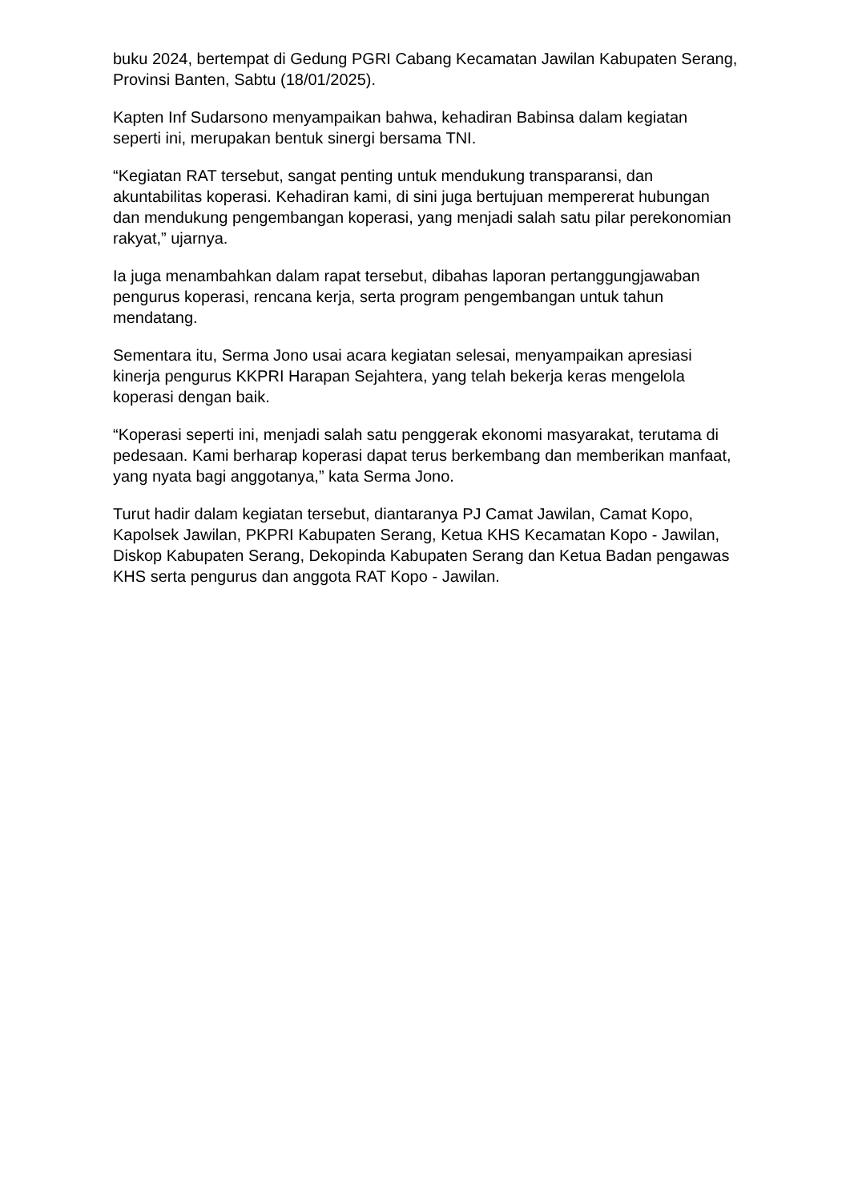buku 2024, bertempat di Gedung PGRI Cabang Kecamatan Jawilan Kabupaten Serang, Provinsi Banten, Sabtu (18/01/2025).
Kapten Inf Sudarsono menyampaikan bahwa, kehadiran Babinsa dalam kegiatan seperti ini, merupakan bentuk sinergi bersama TNI.
“Kegiatan RAT tersebut, sangat penting untuk mendukung transparansi, dan akuntabilitas koperasi. Kehadiran kami, di sini juga bertujuan mempererat hubungan dan mendukung pengembangan koperasi, yang menjadi salah satu pilar perekonomian rakyat,” ujarnya.
Ia juga menambahkan dalam rapat tersebut, dibahas laporan pertanggungjawaban pengurus koperasi, rencana kerja, serta program pengembangan untuk tahun mendatang.
Sementara itu, Serma Jono usai acara kegiatan selesai, menyampaikan apresiasi kinerja pengurus KKPRI Harapan Sejahtera, yang telah bekerja keras mengelola koperasi dengan baik.
“Koperasi seperti ini, menjadi salah satu penggerak ekonomi masyarakat, terutama di pedesaan. Kami berharap koperasi dapat terus berkembang dan memberikan manfaat, yang nyata bagi anggotanya,” kata Serma Jono.
Turut hadir dalam kegiatan tersebut, diantaranya PJ Camat Jawilan, Camat Kopo, Kapolsek Jawilan, PKPRI Kabupaten Serang, Ketua KHS Kecamatan Kopo - Jawilan, Diskop Kabupaten Serang, Dekopinda Kabupaten Serang dan Ketua Badan pengawas KHS serta pengurus dan anggota RAT Kopo - Jawilan.